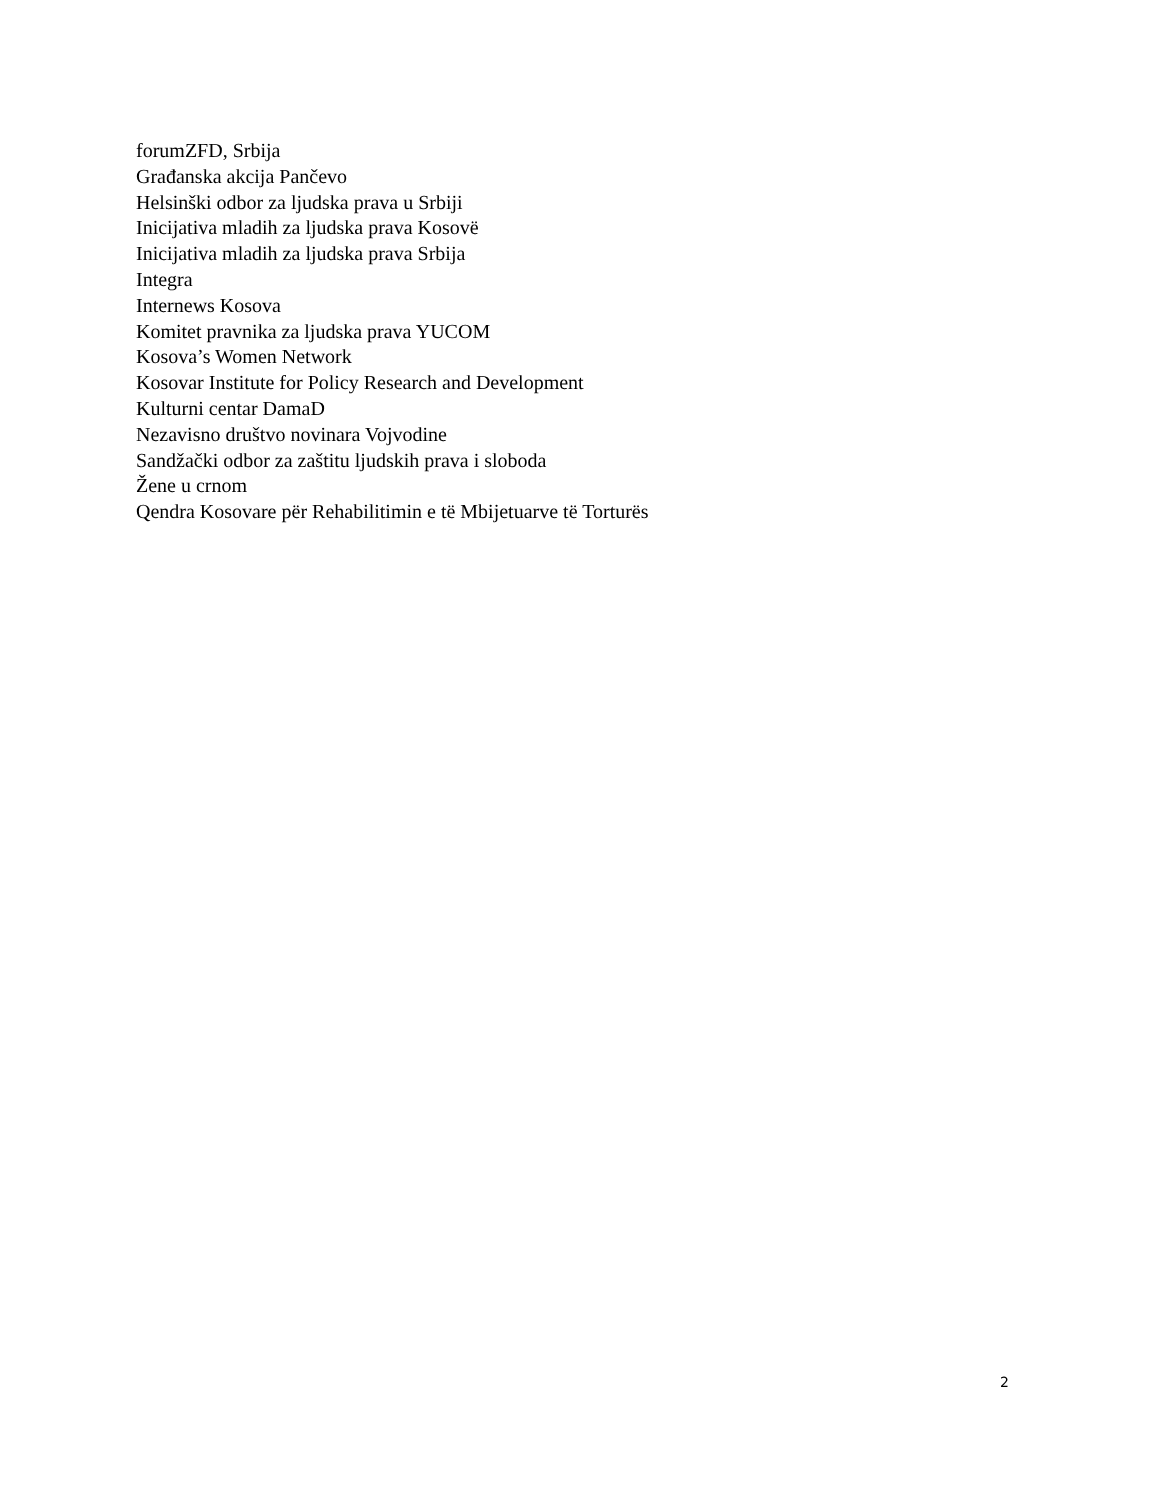forumZFD, Srbija
Građanska akcija Pančevo
Helsinški odbor za ljudska prava u Srbiji
Inicijativa mladih za ljudska prava Kosovë
Inicijativa mladih za ljudska prava Srbija
Integra
Internews Kosova
Komitet pravnika za ljudska prava YUCOM
Kosova’s Women Network
Kosovar Institute for Policy Research and Development
Kulturni centar DamaD
Nezavisno društvo novinara Vojvodine
Sandžački odbor za zaštitu ljudskih prava i sloboda
Žene u crnom
Qendra Kosovare për Rehabilitimin e të Mbijetuarve të Torturës
2